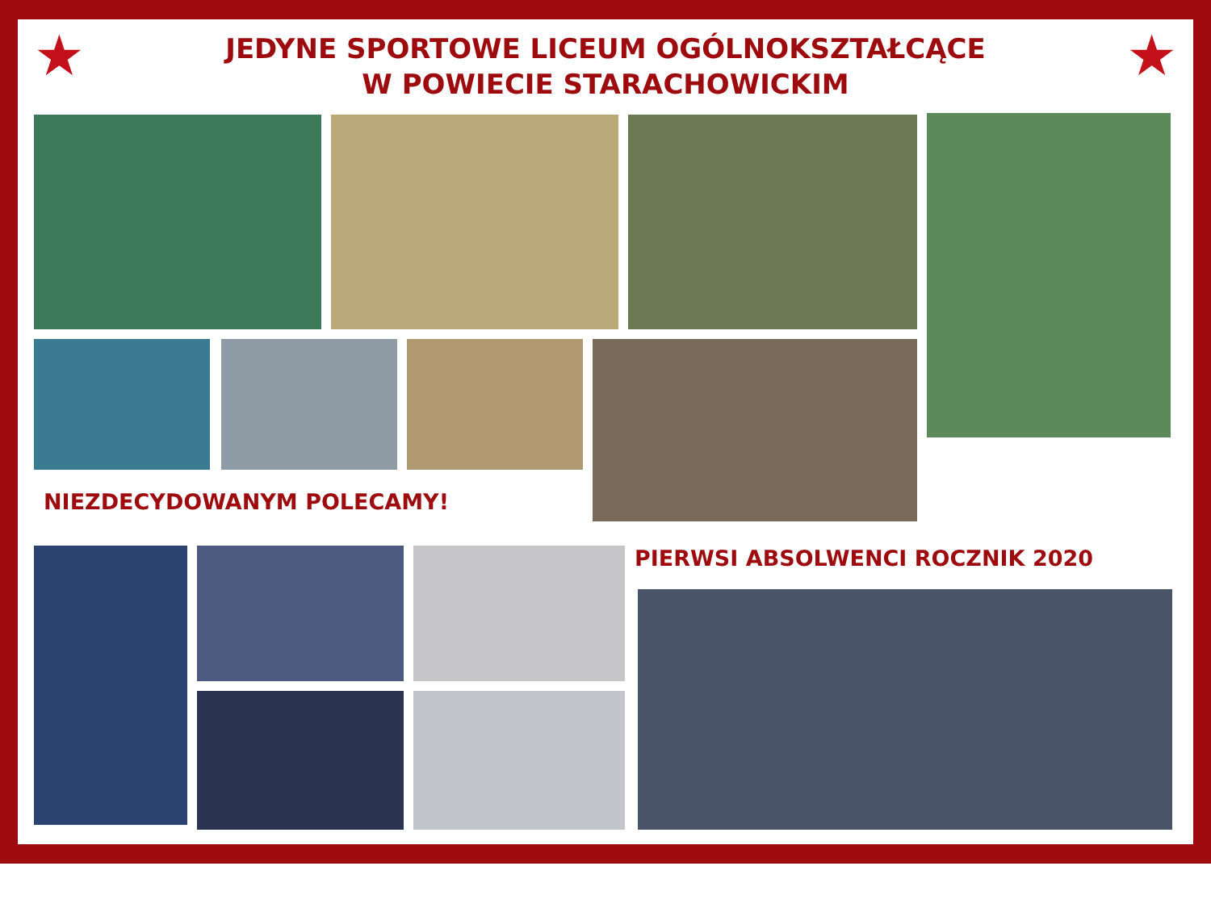★ ★
JEDYNE SPORTOWE LICEUM OGÓLNOKSZTAŁCĄCE
W POWIECIE STARACHOWICKIM
NIEZDECYDOWANYM POLECAMY!
PIERWSI ABSOLWENCI ROCZNIK 2020